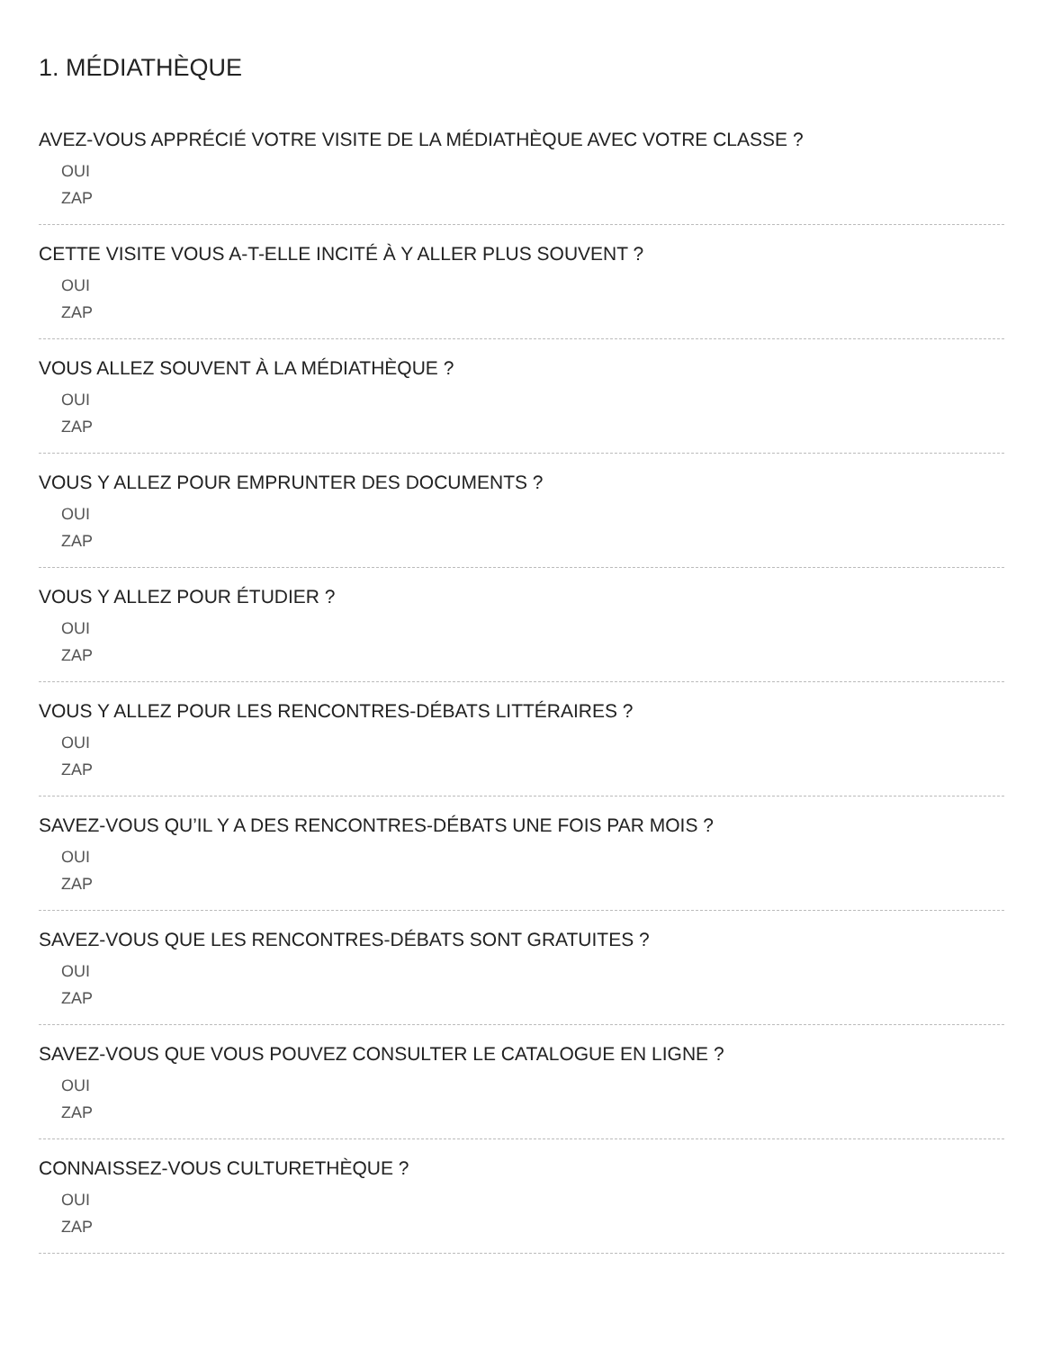1. MÉDIATHÈQUE
AVEZ-VOUS APPRÉCIÉ VOTRE VISITE DE LA MÉDIATHÈQUE AVEC VOTRE CLASSE ?
OUI
ZAP
CETTE VISITE VOUS A-T-ELLE INCITÉ À Y ALLER PLUS SOUVENT ?
OUI
ZAP
VOUS ALLEZ SOUVENT À LA MÉDIATHÈQUE ?
OUI
ZAP
VOUS Y ALLEZ POUR EMPRUNTER DES DOCUMENTS ?
OUI
ZAP
VOUS Y ALLEZ POUR ÉTUDIER ?
OUI
ZAP
VOUS Y ALLEZ POUR LES RENCONTRES-DÉBATS LITTÉRAIRES ?
OUI
ZAP
SAVEZ-VOUS QU’IL Y A DES RENCONTRES-DÉBATS UNE FOIS PAR MOIS ?
OUI
ZAP
SAVEZ-VOUS QUE LES RENCONTRES-DÉBATS SONT GRATUITES ?
OUI
ZAP
SAVEZ-VOUS QUE VOUS POUVEZ CONSULTER LE CATALOGUE EN LIGNE ?
OUI
ZAP
CONNAISSEZ-VOUS CULTURETHÈQUE ?
OUI
ZAP